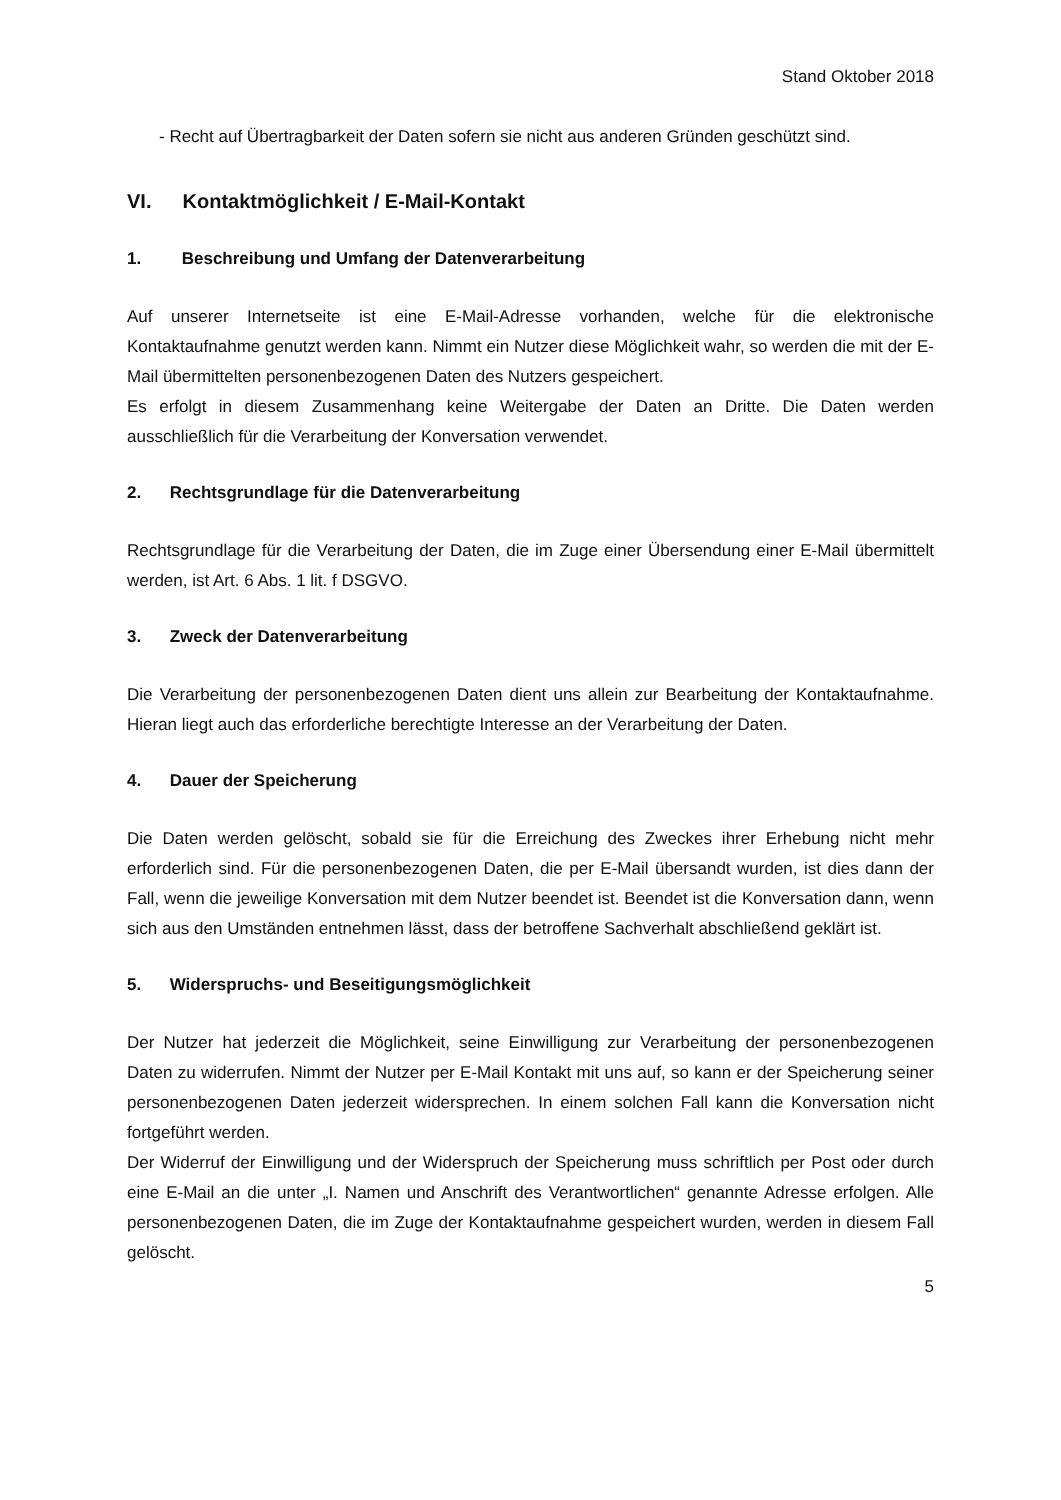Stand Oktober 2018
- Recht auf Übertragbarkeit der Daten sofern sie nicht aus anderen Gründen geschützt sind.
VI. Kontaktmöglichkeit / E-Mail-Kontakt
1. Beschreibung und Umfang der Datenverarbeitung
Auf unserer Internetseite ist eine E-Mail-Adresse vorhanden, welche für die elektronische Kontaktaufnahme genutzt werden kann. Nimmt ein Nutzer diese Möglichkeit wahr, so werden die mit der E-Mail übermittelten personenbezogenen Daten des Nutzers gespeichert.
Es erfolgt in diesem Zusammenhang keine Weitergabe der Daten an Dritte. Die Daten werden ausschließlich für die Verarbeitung der Konversation verwendet.
2. Rechtsgrundlage für die Datenverarbeitung
Rechtsgrundlage für die Verarbeitung der Daten, die im Zuge einer Übersendung einer E-Mail übermittelt werden, ist Art. 6 Abs. 1 lit. f DSGVO.
3. Zweck der Datenverarbeitung
Die Verarbeitung der personenbezogenen Daten dient uns allein zur Bearbeitung der Kontaktaufnahme. Hieran liegt auch das erforderliche berechtigte Interesse an der Verarbeitung der Daten.
4. Dauer der Speicherung
Die Daten werden gelöscht, sobald sie für die Erreichung des Zweckes ihrer Erhebung nicht mehr erforderlich sind. Für die personenbezogenen Daten, die per E-Mail übersandt wurden, ist dies dann der Fall, wenn die jeweilige Konversation mit dem Nutzer beendet ist. Beendet ist die Konversation dann, wenn sich aus den Umständen entnehmen lässt, dass der betroffene Sachverhalt abschließend geklärt ist.
5. Widerspruchs- und Beseitigungsmöglichkeit
Der Nutzer hat jederzeit die Möglichkeit, seine Einwilligung zur Verarbeitung der personenbezogenen Daten zu widerrufen. Nimmt der Nutzer per E-Mail Kontakt mit uns auf, so kann er der Speicherung seiner personenbezogenen Daten jederzeit widersprechen. In einem solchen Fall kann die Konversation nicht fortgeführt werden.
Der Widerruf der Einwilligung und der Widerspruch der Speicherung muss schriftlich per Post oder durch eine E-Mail an die unter „I. Namen und Anschrift des Verantwortlichen“ genannte Adresse erfolgen. Alle personenbezogenen Daten, die im Zuge der Kontaktaufnahme gespeichert wurden, werden in diesem Fall gelöscht.
5